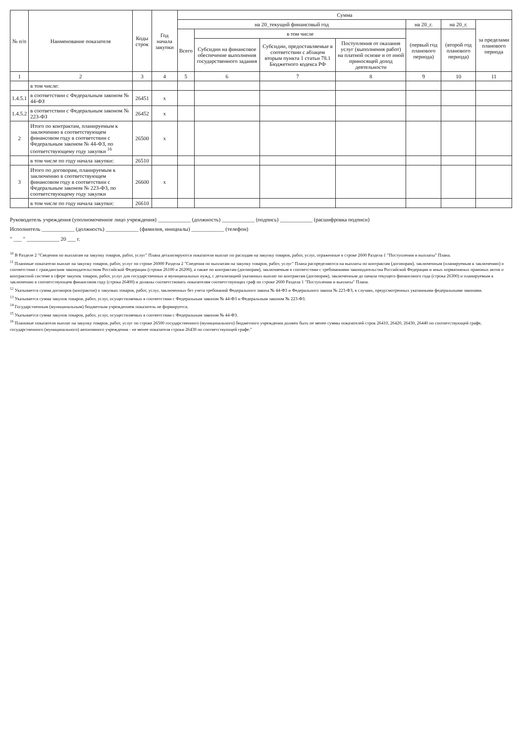| № п/п | Наименование показателя | Коды строк | Год начала закупки | Сумма | | | | | | |
| --- | --- | --- | --- | --- | --- | --- | --- | --- | --- | --- |
| | | | | на 20_текущий финансовый год | | | | на 20_г. | на 20_г. | за пределами планового периода |
| | | | | Всего | в том числе | | | (первый год планового периода) | (второй год планового периода) | |
| | | | | | Субсидии на финансовое обеспечение выполнения государственного задания | Субсидии, предоставляемые в соответствии с абзацем вторым пункта 1 статьи 78.1 Бюджетного кодекса РФ | Поступления от оказания услуг (выполнения работ) на платной основе и от иной приносящей доход деятельности | | | |
| 1 | 2 | 3 | 4 | 5 | 6 | 7 | 8 | 9 | 10 | 11 |
| | в том числе: | | | | | | | | | |
| 1.4.5.1 | в соответствии с Федеральным законом № 44-ФЗ | 26451 | x | | | | | | | |
| 1.4.5.2 | в соответствии с Федеральным законом № 223-ФЗ | 26452 | x | | | | | | | |
| 2 | Итого по контрактам, планируемым к заключению в соответствующем финансовом году в соответствии с Федеральным законом № 44-ФЗ, по соответствующему году закупки <sup>16</sup> | 26500 | x | | | | | | | |
| | в том числе по году начала закупки: | 26510 | | | | | | | | |
| 3 | Итого по договорам, планируемым к заключению в соответствующем финансовом году в соответствии с Федеральным законом № 223-ФЗ, по соответствующему году закупки | 26600 | x | | | | | | | |
| | в том числе по году начала закупки: | 26610 | | | | | | | | |
Руководитель учреждения (уполномоченное лицо учреждения) ____________ (должность) ____________ (подпись) ____________ (расшифровка подписи)
Исполнитель ____________ (должность) ____________ (фамилия, инициалы) ____________ (телефон)
" ___ " ____________ 20 ___ г.
<sup>10</sup> В Разделе 2 "Сведения по выплатам на закупку товаров, работ, услуг" Плана детализируются показатели выплат по расходам на закупку товаров, работ, услуг, отраженные в строке 2600 Раздела 1 "Поступления и выплаты" Плана.
<sup>11</sup> Плановые показатели выплат на закупку товаров, работ, услуг по строке 26000 Раздела 2 "Сведения по выплатам на закупку товаров, работ, услуг" Плана распределяются на выплаты по контрактам (договорам), заключенным (планируемым к заключению) в соответствии с гражданским законодательством Российской Федерации (строки 26100 и 26200), а также по контрактам (договорам), заключаемым в соответствии с требованиями законодательства Российской Федерации и иных нормативных правовых актов о контрактной системе в сфере закупок товаров, работ, услуг для государственных и муниципальных нужд, с детализацией указанных выплат по контрактам (договорам), заключенным до начала текущего финансового года (строка 26300) и планируемым к заключению в соответствующем финансовом году (строка 26400) и должны соответствовать показателям соответствующих граф по строке 2600 Раздела 1 "Поступления и выплаты" Плана.
<sup>12</sup> Указывается сумма договоров (контрактов) о закупках товаров, работ, услуг, заключенных без учета требований Федерального закона № 44-ФЗ и Федерального закона № 223-ФЗ, в случаях, предусмотренных указанными федеральными законами.
<sup>13</sup> Указывается сумма закупок товаров, работ, услуг, осуществляемых в соответствии с Федеральным законом № 44-ФЗ и Федеральным законом № 223-ФЗ.
<sup>14</sup> Государственным (муниципальным) бюджетным учреждением показатель не формируется.
<sup>15</sup> Указывается сумма закупок товаров, работ, услуг, осуществляемых в соответствии с Федеральным законом № 44-ФЗ.
<sup>16</sup> Плановые показатели выплат на закупку товаров, работ, услуг по строке 26500 государственного (муниципального) бюджетного учреждения должен быть не менее суммы показателей строк 26410, 26420, 26430, 26440 по соответствующей графе, государственного (муниципального) автономного учреждения - не менее показателя строки 26430 по соответствующей графе."